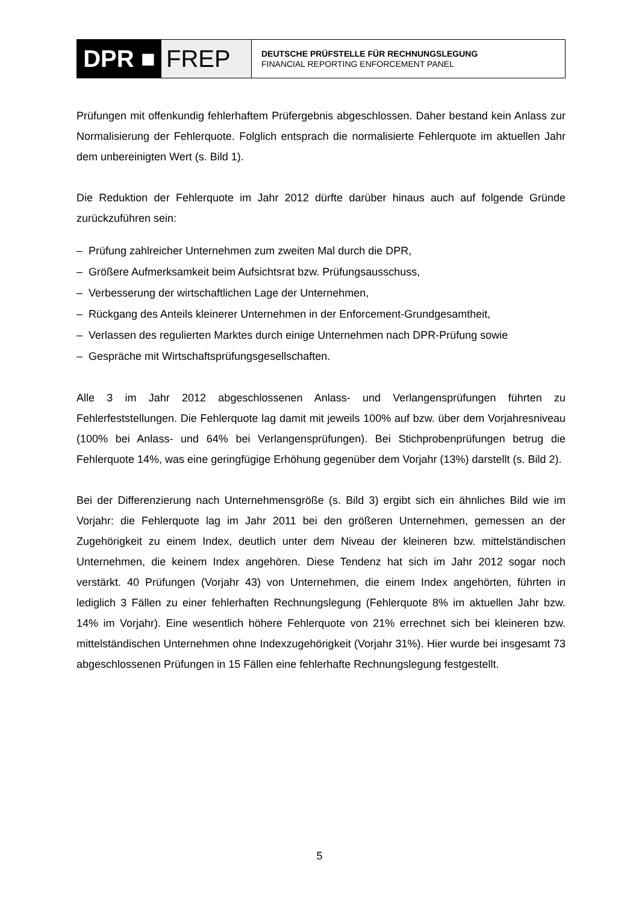DPR ■ FREP
DEUTSCHE PRÜFSTELLE FÜR RECHNUNGSLEGUNG
FINANCIAL REPORTING ENFORCEMENT PANEL
Prüfungen mit offenkundig fehlerhaftem Prüfergebnis abgeschlossen. Daher bestand kein Anlass zur Normalisierung der Fehlerquote. Folglich entsprach die normalisierte Fehlerquote im aktuellen Jahr dem unbereinigten Wert (s. Bild 1).
Die Reduktion der Fehlerquote im Jahr 2012 dürfte darüber hinaus auch auf folgende Gründe zurückzuführen sein:
– Prüfung zahlreicher Unternehmen zum zweiten Mal durch die DPR,
– Größere Aufmerksamkeit beim Aufsichtsrat bzw. Prüfungsausschuss,
– Verbesserung der wirtschaftlichen Lage der Unternehmen,
– Rückgang des Anteils kleinerer Unternehmen in der Enforcement-Grundgesamtheit,
– Verlassen des regulierten Marktes durch einige Unternehmen nach DPR-Prüfung sowie
– Gespräche mit Wirtschaftsprüfungsgesellschaften.
Alle 3 im Jahr 2012 abgeschlossenen Anlass- und Verlangensprüfungen führten zu Fehlerfeststellungen. Die Fehlerquote lag damit mit jeweils 100% auf bzw. über dem Vorjahresniveau (100% bei Anlass- und 64% bei Verlangensprüfungen). Bei Stichprobenprüfungen betrug die Fehlerquote 14%, was eine geringfügige Erhöhung gegenüber dem Vorjahr (13%) darstellt (s. Bild 2).
Bei der Differenzierung nach Unternehmensgröße (s. Bild 3) ergibt sich ein ähnliches Bild wie im Vorjahr: die Fehlerquote lag im Jahr 2011 bei den größeren Unternehmen, gemessen an der Zugehörigkeit zu einem Index, deutlich unter dem Niveau der kleineren bzw. mittelständischen Unternehmen, die keinem Index angehören. Diese Tendenz hat sich im Jahr 2012 sogar noch verstärkt. 40 Prüfungen (Vorjahr 43) von Unternehmen, die einem Index angehörten, führten in lediglich 3 Fällen zu einer fehlerhaften Rechnungslegung (Fehlerquote 8% im aktuellen Jahr bzw. 14% im Vorjahr). Eine wesentlich höhere Fehlerquote von 21% errechnet sich bei kleineren bzw. mittelständischen Unternehmen ohne Indexzugehörigkeit (Vorjahr 31%). Hier wurde bei insgesamt 73 abgeschlossenen Prüfungen in 15 Fällen eine fehlerhafte Rechnungslegung festgestellt.
5